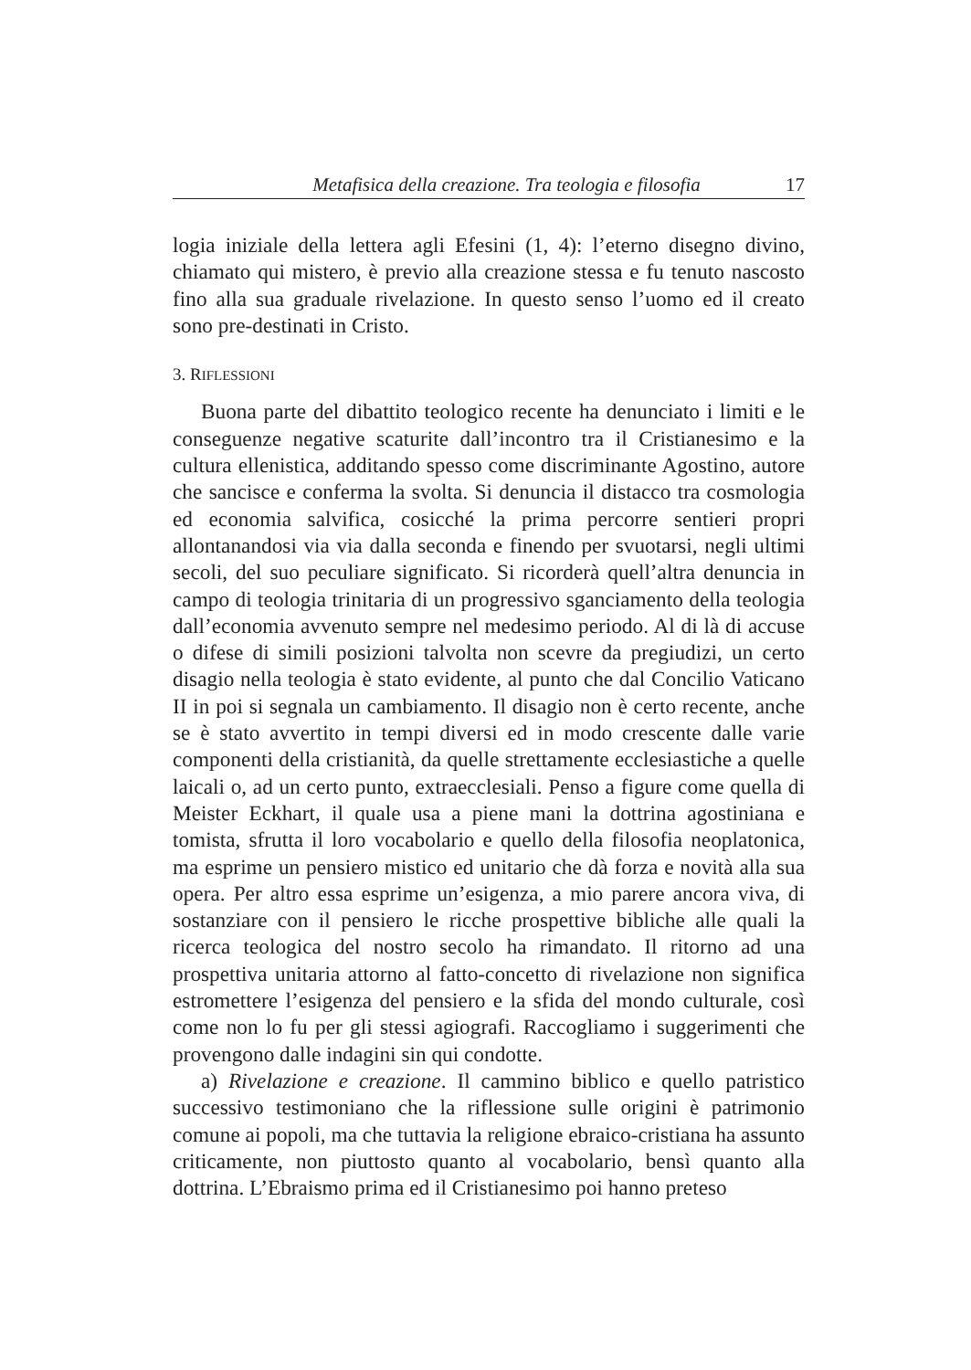Metafisica della creazione. Tra teologia e filosofia 17
logia iniziale della lettera agli Efesini (1, 4): l’eterno disegno divino, chiamato qui mistero, è previo alla creazione stessa e fu tenuto nascosto fino alla sua graduale rivelazione. In questo senso l’uomo ed il creato sono pre-destinati in Cristo.
3. RIFLESSIONI
Buona parte del dibattito teologico recente ha denunciato i limiti e le conseguenze negative scaturite dall’incontro tra il Cristianesimo e la cultura ellenistica, additando spesso come discriminante Agostino, autore che sancisce e conferma la svolta. Si denuncia il distacco tra cosmologia ed economia salvifica, cosicché la prima percorre sentieri propri allontanandosi via via dalla seconda e finendo per svuotarsi, negli ultimi secoli, del suo peculiare significato. Si ricorderà quell’altra denuncia in campo di teologia trinitaria di un progressivo sganciamento della teologia dall’economia avvenuto sempre nel medesimo periodo. Al di là di accuse o difese di simili posizioni talvolta non scevre da pregiudizi, un certo disagio nella teologia è stato evidente, al punto che dal Concilio Vaticano II in poi si segnala un cambiamento. Il disagio non è certo recente, anche se è stato avvertito in tempi diversi ed in modo crescente dalle varie componenti della cristianità, da quelle strettamente ecclesiastiche a quelle laicali o, ad un certo punto, extraecclesiali. Penso a figure come quella di Meister Eckhart, il quale usa a piene mani la dottrina agostiniana e tomista, sfrutta il loro vocabolario e quello della filosofia neoplatonica, ma esprime un pensiero mistico ed unitario che dà forza e novità alla sua opera. Per altro essa esprime un’esigenza, a mio parere ancora viva, di sostanziare con il pensiero le ricche prospettive bibliche alle quali la ricerca teologica del nostro secolo ha rimandato. Il ritorno ad una prospettiva unitaria attorno al fatto-concetto di rivelazione non significa estromettere l’esigenza del pensiero e la sfida del mondo culturale, così come non lo fu per gli stessi agiografi. Raccogliamo i suggerimenti che provengono dalle indagini sin qui condotte.
a) Rivelazione e creazione. Il cammino biblico e quello patristico successivo testimoniano che la riflessione sulle origini è patrimonio comune ai popoli, ma che tuttavia la religione ebraico-cristiana ha assunto criticamente, non piuttosto quanto al vocabolario, bensì quanto alla dottrina. L’Ebraismo prima ed il Cristianesimo poi hanno preteso